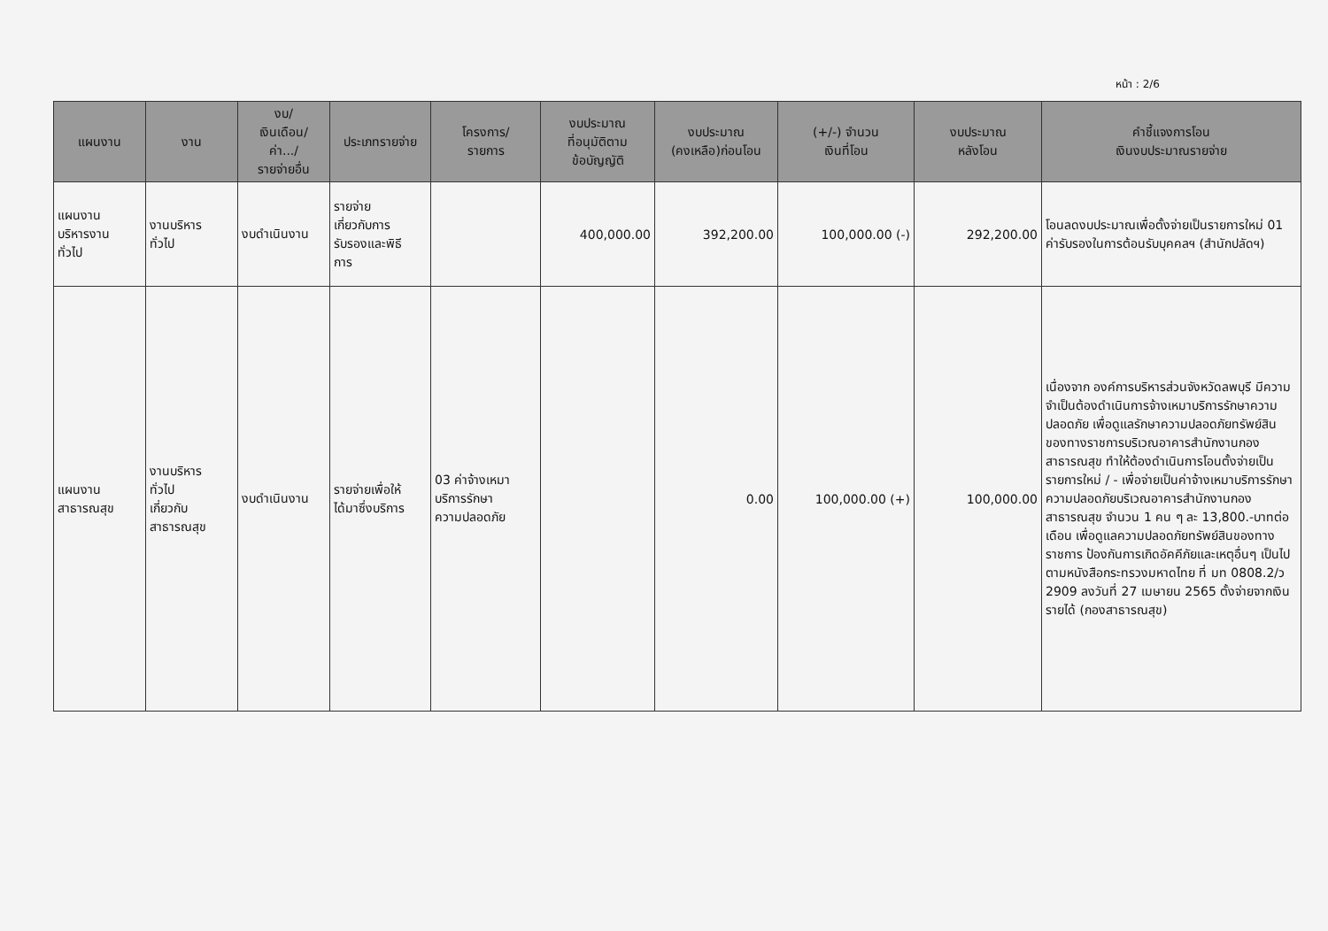หน้า : 2/6
| แผนงาน | งาน | งบ/ เงินเดือน/ ค่า.../ รายจ่ายอื่น | ประเภทรายจ่าย | โครงการ/ รายการ | งบประมาณ ที่อนุมัติตาม ข้อบัญญัติ | งบประมาณ (คงเหลือ)ก่อนโอน | (+/-) จำนวน เงินที่โอน | งบประมาณ หลังโอน | คำชี้แจงการโอน เงินงบประมาณรายจ่าย |
| --- | --- | --- | --- | --- | --- | --- | --- | --- | --- |
| แผนงาน บริหารงาน ทั่วไป | งานบริหาร ทั่วไป | งบดำเนินงาน | รายจ่าย เกี่ยวกับการ รับรองและพิธี การ | | 400,000.00 | 392,200.00 | 100,000.00 (-) | 292,200.00 | โอนลดงบประมาณเพื่อตั้งจ่ายเป็นรายการใหม่ 01 ค่ารับรองในการต้อนรับบุคคลฯ (สำนักปลัดฯ) |
| แผนงาน สาธารณสุข | งานบริหาร ทั่วไป เกี่ยวกับ สาธารณสุข | งบดำเนินงาน | รายจ่ายเพื่อให้ ได้มาซึ่งบริการ | 03 ค่าจ้างเหมา บริการรักษา ความปลอดภัย | | 0.00 | 100,000.00 (+) | 100,000.00 | เนื่องจาก องค์การบริหารส่วนจังหวัดลพบุรี มีความจำเป็นต้องดำเนินการจ้างเหมาบริการรักษาความปลอดภัย เพื่อดูแลรักษาความปลอดภัยทรัพย์สินของทางราชการบริเวณอาคารสำนักงานกองสาธารณสุข ทำให้ต้องดำเนินการโอนตั้งจ่ายเป็นรายการใหม่ / - เพื่อจ่ายเป็นค่าจ้างเหมาบริการรักษาความปลอดภัยบริเวณอาคารสำนักงานกองสาธารณสุข จำนวน 1 คน ๆ ละ 13,800.-บาทต่อเดือน เพื่อดูแลความปลอดภัยทรัพย์สินของทางราชการ ป้องกันการเกิดอัคคีภัยและเหตุอื่นๆ เป็นไปตามหนังสือกระทรวงมหาดไทย ที่ มท 0808.2/ว 2909 ลงวันที่ 27 เมษายน 2565 ตั้งจ่ายจากเงินรายได้ (กองสาธารณสุข) |